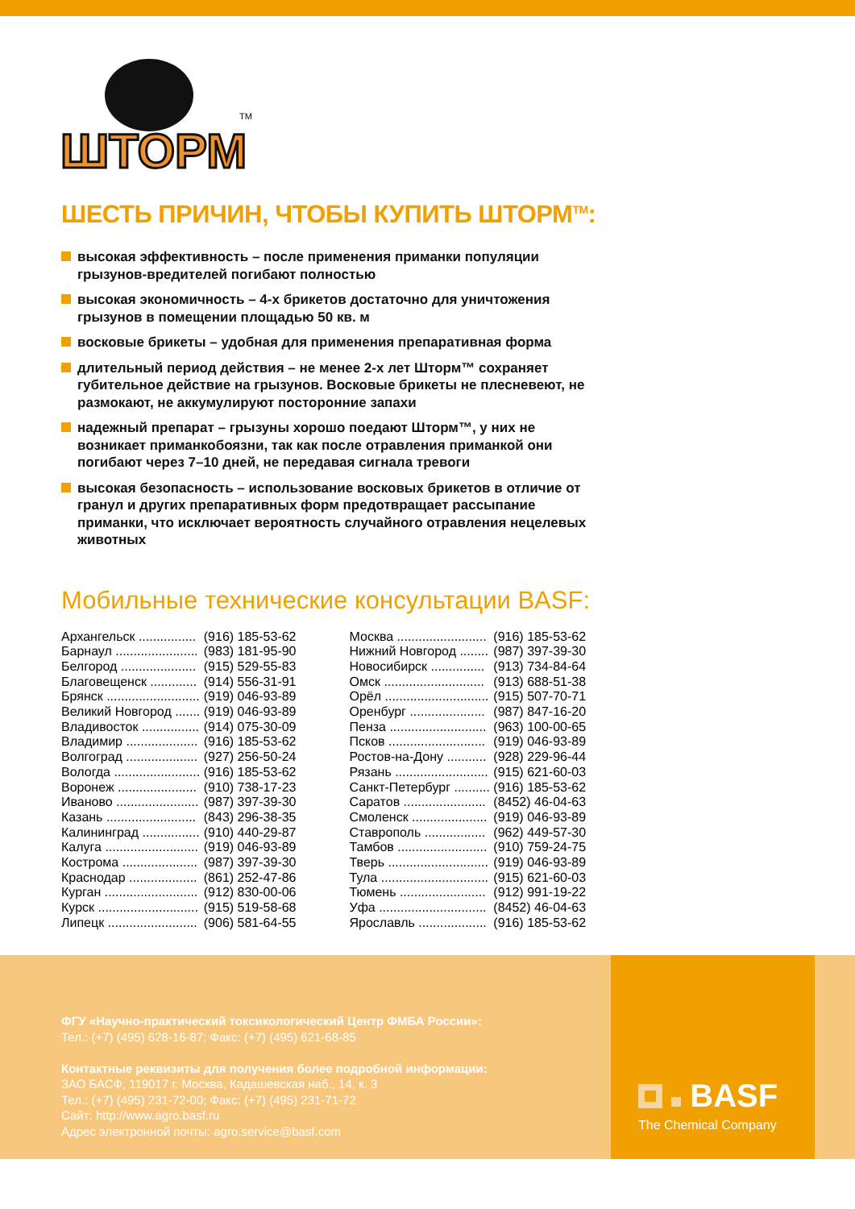ШТОРМ
TM
ШЕСТЬ ПРИЧИН, ЧТОБЫ КУПИТЬ ШТОРМ<sup>TM</sup>:
высокая эффективность – после применения приманки популяции грызунов-вредителей погибают полностью
высокая экономичность – 4-х брикетов достаточно для уничтожения грызунов в помещении площадью 50 кв. м
восковые брикеты – удобная для применения препаративная форма
длительный период действия – не менее 2-х лет Шторм™ сохраняет губительное действие на грызунов. Восковые брикеты не плесневеют, не размокают, не аккумулируют посторонние запахи
надежный препарат – грызуны хорошо поедают Шторм™, у них не возникает приманкобоязни, так как после отравления приманкой они погибают через 7–10 дней, не передавая сигнала тревоги
высокая безопасность – использование восковых брикетов в отличие от гранул и других препаративных форм предотвращает рассыпание приманки, что исключает вероятность случайного отравления нецелевых животных
Мобильные технические консультации BASF:
| Архангельск ................ | (916) 185-53-62 |
| Барнаул ....................... | (983) 181-95-90 |
| Белгород ..................... | (915) 529-55-83 |
| Благовещенск ............. | (914) 556-31-91 |
| Брянск .......................... | (919) 046-93-89 |
| Великий Новгород ....... | (919) 046-93-89 |
| Владивосток ................ | (914) 075-30-09 |
| Владимир .................... | (916) 185-53-62 |
| Волгоград .................... | (927) 256-50-24 |
| Вологда ........................ | (916) 185-53-62 |
| Воронеж ...................... | (910) 738-17-23 |
| Иваново ....................... | (987) 397-39-30 |
| Казань ......................... | (843) 296-38-35 |
| Калининград ................ | (910) 440-29-87 |
| Калуга .......................... | (919) 046-93-89 |
| Кострома ..................... | (987) 397-39-30 |
| Краснодар ................... | (861) 252-47-86 |
| Курган .......................... | (912) 830-00-06 |
| Курск ............................ | (915) 519-58-68 |
| Липецк ......................... | (906) 581-64-55 |
| Москва ......................... | (916) 185-53-62 |
| Нижний Новгород ........ | (987) 397-39-30 |
| Новосибирск ............... | (913) 734-84-64 |
| Омск ............................ | (913) 688-51-38 |
| Орёл ............................. | (915) 507-70-71 |
| Оренбург ..................... | (987) 847-16-20 |
| Пенза ........................... | (963) 100-00-65 |
| Псков ........................... | (919) 046-93-89 |
| Ростов-на-Дону ........... | (928) 229-96-44 |
| Рязань .......................... | (915) 621-60-03 |
| Санкт-Петербург .......... | (916) 185-53-62 |
| Саратов ....................... | (8452) 46-04-63 |
| Смоленск ..................... | (919) 046-93-89 |
| Ставрополь ................. | (962) 449-57-30 |
| Тамбов ......................... | (910) 759-24-75 |
| Тверь ............................ | (919) 046-93-89 |
| Тула .............................. | (915) 621-60-03 |
| Тюмень ........................ | (912) 991-19-22 |
| Уфа .............................. | (8452) 46-04-63 |
| Ярославль ................... | (916) 185-53-62 |
ФГУ «Научно-практический токсикологический Центр ФМБА России»:
Тел.: (+7) (495) 628-16-87; Факс: (+7) (495) 621-68-85
Контактные реквизиты для получения более подробной информации:
ЗАО БАСФ, 119017 г. Москва, Кадашевская наб., 14, к. 3
Тел.: (+7) (495) 231-72-00; Факс: (+7) (495) 231-71-72
Сайт: http://www.agro.basf.ru
Адрес электронной почты: agro.service@basf.com
BASF
The Chemical Company